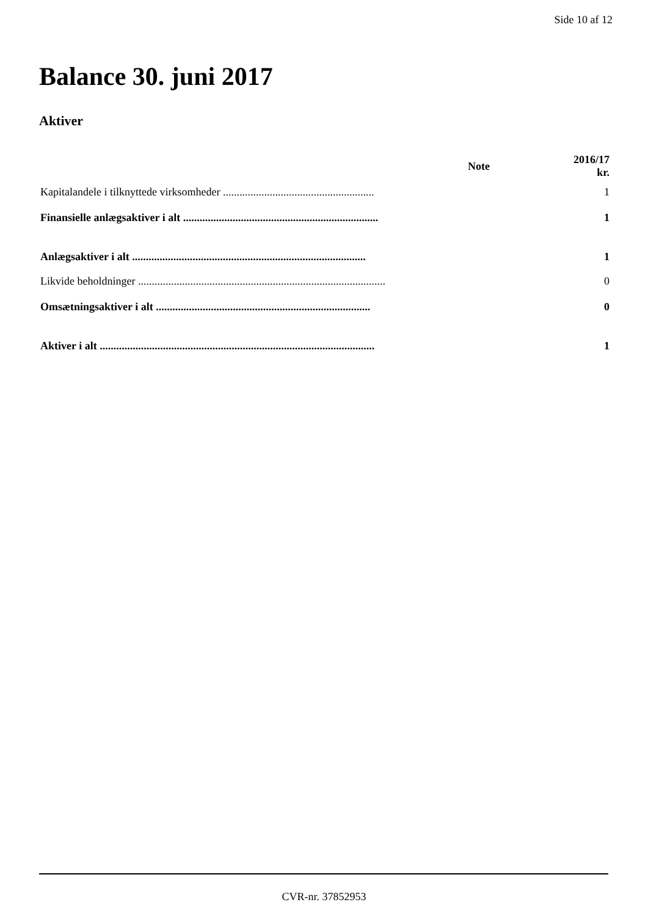Side 10 af 12
Balance 30. juni 2017
Aktiver
| | Note | 2016/17 kr. |
| --- | --- | --- |
| Kapitalandele i tilknyttede virksomheder ....................................................... | | 1 |
| Finansielle anlægsaktiver i alt ....................................................................... | | 1 |
| Anlægsaktiver i alt ..................................................................................... | | 1 |
| Likvide beholdninger .......................................................................................... | | 0 |
| Omsætningsaktiver i alt .............................................................................. | | 0 |
| Aktiver i alt .................................................................................................... | | 1 |
CVR-nr. 37852953